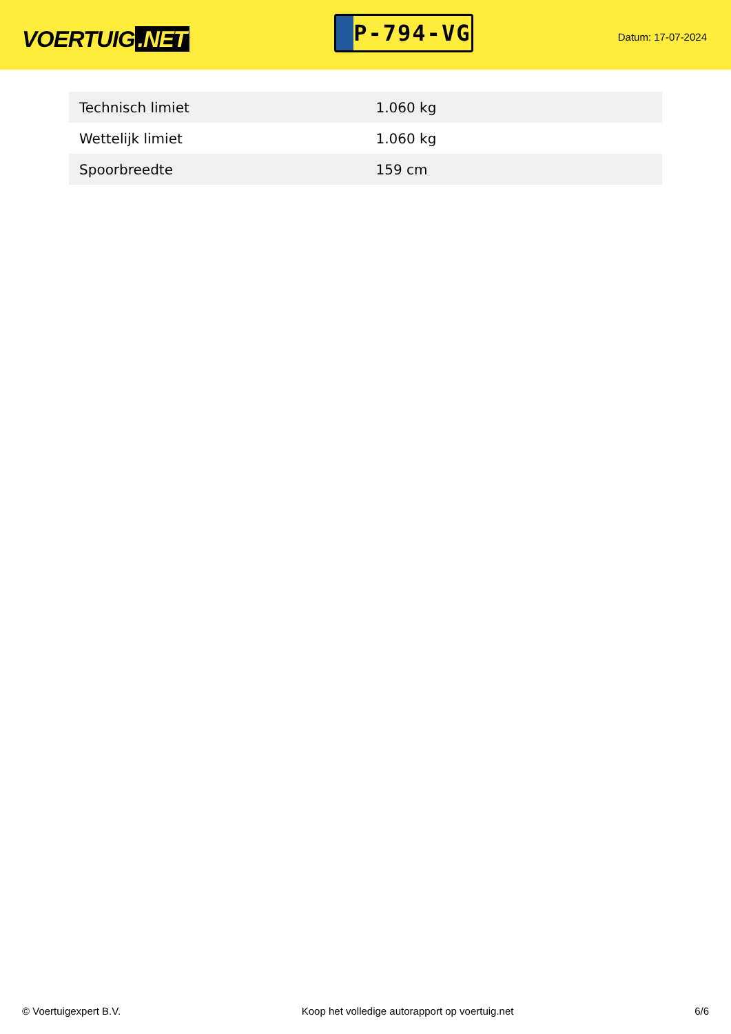VOERTUIG.NET
P-794-VG
Datum: 17-07-2024
| Technisch limiet | 1.060 kg |
| Wettelijk limiet | 1.060 kg |
| Spoorbreedte | 159 cm |
© Voertuigexpert B.V. Koop het volledige autorapport op voertuig.net 6/6